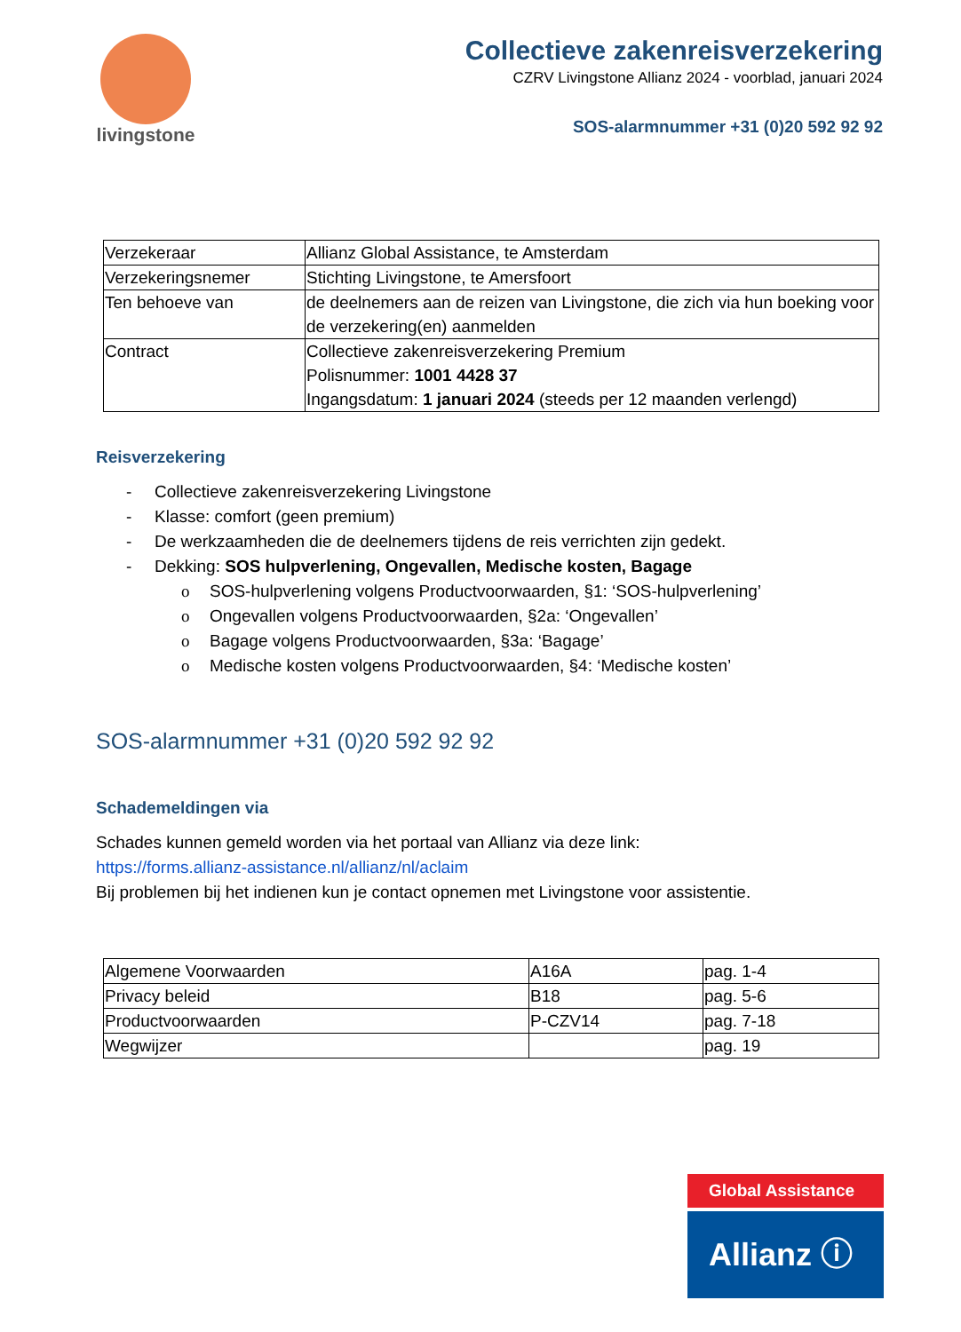livingstone
Collectieve zakenreisverzekering
CZRV Livingstone Allianz 2024 - voorblad, januari 2024
SOS-alarmnummer +31 (0)20 592 92 92
| Verzekeraar | Allianz Global Assistance, te Amsterdam |
| Verzekeringsnemer | Stichting Livingstone, te Amersfoort |
| Ten behoeve van | de deelnemers aan de reizen van Livingstone, die zich via hun boeking voor de verzekering(en) aanmelden |
| Contract | Collectieve zakenreisverzekering Premium Polisnummer: 1001 4428 37 Ingangsdatum: 1 januari 2024 (steeds per 12 maanden verlengd) |
Reisverzekering
- Collectieve zakenreisverzekering Livingstone
- Klasse: comfort (geen premium)
- De werkzaamheden die de deelnemers tijdens de reis verrichten zijn gedekt.
- Dekking: SOS hulpverlening, Ongevallen, Medische kosten, Bagage
o SOS-hulpverlening volgens Productvoorwaarden, §1: ‘SOS-hulpverlening’
o Ongevallen volgens Productvoorwaarden, §2a: ‘Ongevallen’
o Bagage volgens Productvoorwaarden, §3a: ‘Bagage’
o Medische kosten volgens Productvoorwaarden, §4: ‘Medische kosten’
SOS-alarmnummer +31 (0)20 592 92 92
Schademeldingen via
Schades kunnen gemeld worden via het portaal van Allianz via deze link:
https://forms.allianz-assistance.nl/allianz/nl/aclaim
Bij problemen bij het indienen kun je contact opnemen met Livingstone voor assistentie.
| Algemene Voorwaarden | A16A | pag. 1-4 |
| Privacy beleid | B18 | pag. 5-6 |
| Productvoorwaarden | P-CZV14 | pag. 7-18 |
| Wegwijzer | | pag. 19 |
Global Assistance
Allianz ⓘ